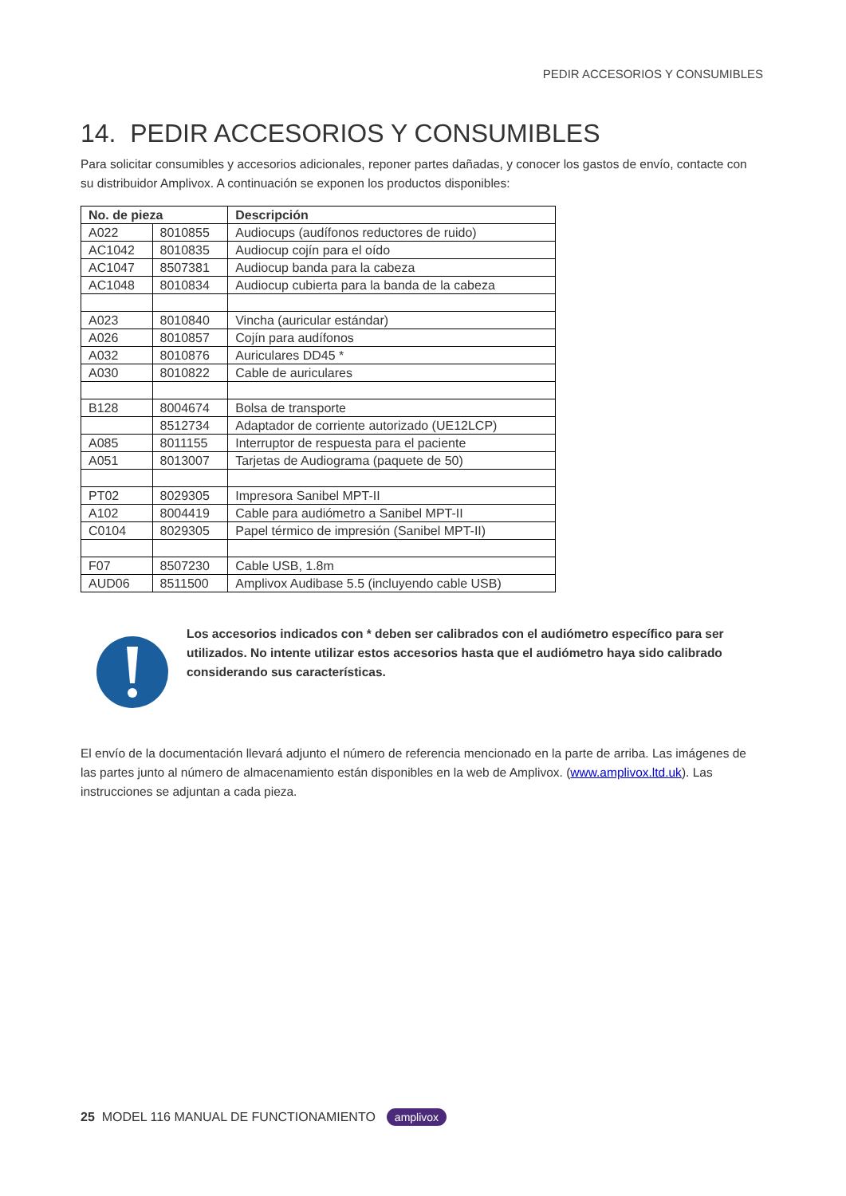PEDIR ACCESORIOS Y CONSUMIBLES
14. PEDIR ACCESORIOS Y CONSUMIBLES
Para solicitar consumibles y accesorios adicionales, reponer partes dañadas, y conocer los gastos de envío, contacte con su distribuidor Amplivox. A continuación se exponen los productos disponibles:
| No. de pieza | | Descripción |
| --- | --- | --- |
| A022 | 8010855 | Audiocups (audífonos reductores de ruido) |
| AC1042 | 8010835 | Audiocup cojín para el oído |
| AC1047 | 8507381 | Audiocup banda para la cabeza |
| AC1048 | 8010834 | Audiocup cubierta para la banda de la cabeza |
| A023 | 8010840 | Vincha (auricular estándar) |
| A026 | 8010857 | Cojín para audífonos |
| A032 | 8010876 | Auriculares DD45 * |
| A030 | 8010822 | Cable de auriculares |
| B128 | 8004674 | Bolsa de transporte |
| | 8512734 | Adaptador de corriente autorizado (UE12LCP) |
| A085 | 8011155 | Interruptor de respuesta para el paciente |
| A051 | 8013007 | Tarjetas de Audiograma (paquete de 50) |
| PT02 | 8029305 | Impresora Sanibel MPT-II |
| A102 | 8004419 | Cable para audiómetro a Sanibel MPT-II |
| C0104 | 8029305 | Papel térmico de impresión (Sanibel MPT-II) |
| F07 | 8507230 | Cable USB, 1.8m |
| AUD06 | 8511500 | Amplivox Audibase 5.5 (incluyendo cable USB) |
Los accesorios indicados con * deben ser calibrados con el audiómetro específico para ser utilizados. No intente utilizar estos accesorios hasta que el audiómetro haya sido calibrado considerando sus características.
El envío de la documentación llevará adjunto el número de referencia mencionado en la parte de arriba. Las imágenes de las partes junto al número de almacenamiento están disponibles en la web de Amplivox. (www.amplivox.ltd.uk). Las instrucciones se adjuntan a cada pieza.
25 MODEL 116 MANUAL DE FUNCTIONAMIENTO amplivox